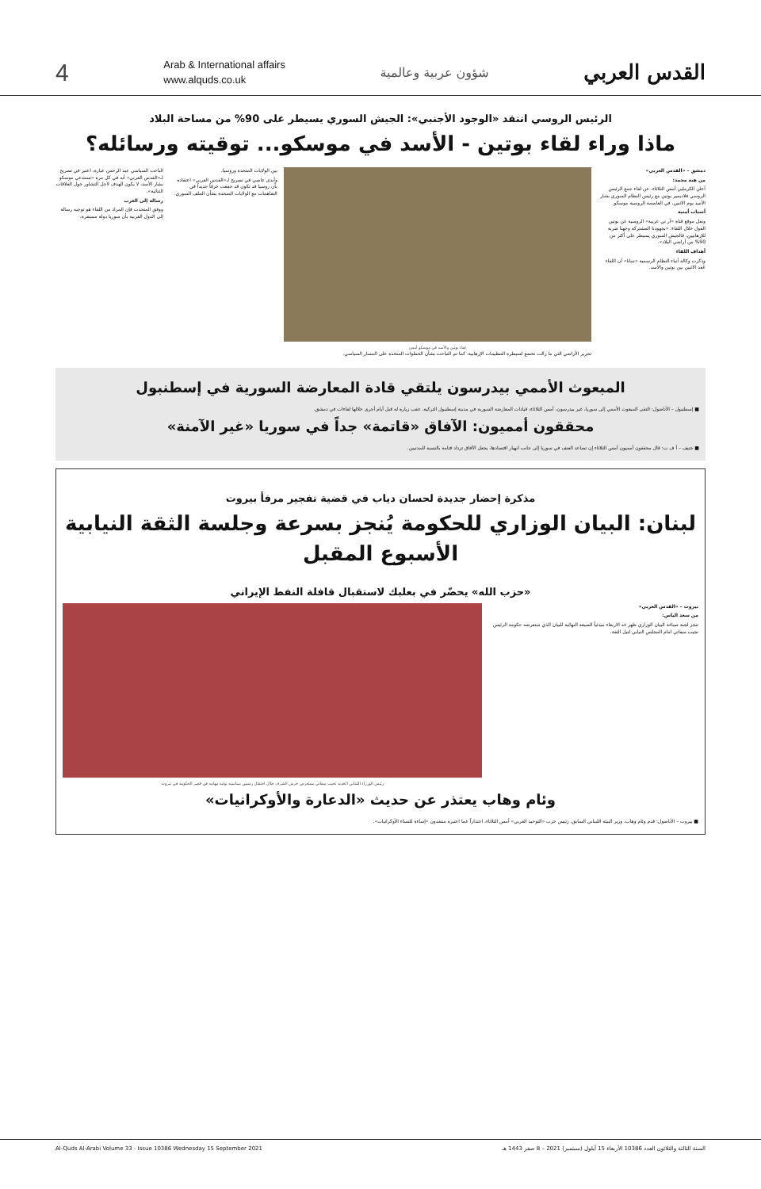القدس العربي
شؤون عربية وعالمية
Arab & International affairs
www.alquds.co.uk
4
الرئيس الروسي انتقد «الوجود الأجنبي»: الجيش السوري يسيطر على 90% من مساحة البلاد
ماذا وراء لقاء بوتين - الأسد في موسكو... توقيته ورسائله؟
دمشق – «القدس العربي»
من هبة محمد:
أعلن الكرملين أمس الثلاثاء، عن لقاء جمع الرئيس الروسي فلاديمير بوتين مع رئيس النظام السوري بشار الأسد يوم الاثنين، في العاصمة الروسية موسكو.
أسباب أمنية
ونقل موقع قناة «آر تي عربية» الروسية عن بوتين القول خلال اللقاء: «بجهودنا المشتركة وجهنا ضربة للإرهابيين، فالجيش السوري يسيطر على أكثر من 90% من أراضي البلاد».
أهداف اللقاء
وذكرت وكالة أنباء النظام الرسمية «سانا» أن اللقاء عُقد الاثنين بين بوتين والأسد.
لقاء بوتين والأسد في موسكو أمس
تحرير الأراضي التي ما زالت تخضع لسيطرة التنظيمات الإرهابية، كما تم التباحث بشأن الخطوات المتخذة على المسار السياسي.
بين الولايات المتحدة وروسيا.
وأبدى عاصي في تصريح لـ«القدس العربي» اعتقاده بأن روسيا قد تكون قد حققت خرقاً جديداً في التفاهمات مع الولايات المتحدة بشأن الملف السوري.
الباحث السياسي عبد الرحمن عبارة، اعتبر في تصريح لـ«القدس العربي» أنه في كل مرة «تستدعي موسكو بشار الأسد، لا يكون الهدف لأجل التشاور حول العلاقات الثنائية».
رسالة إلى الغرب
ووفق المتحدث فإن المراد من اللقاء هو توجيه رسالة إلى الدول الغربية بأن سوريا دولة مستقرة.
المبعوث الأممي بيدرسون يلتقي قادة المعارضة السورية في إسطنبول
■ إسطنبول – الأناضول: التقى المبعوث الأممي إلى سوريا، غير بيدرسون، أمس الثلاثاء، قيادات المعارضة السورية في مدينة إسطنبول التركية، عقب زيارة له قبل أيام أجرى خلالها لقاءات في دمشق.
محققون أمميون: الآفاق «قاتمة» جداً في سوريا «غير الآمنة»
■ جنيف – أ ف ب: قال محققون أمميون أمس الثلاثاء إن تصاعد العنف في سوريا إلى جانب انهيار اقتصادها، يجعل الآفاق تزداد قتامة بالنسبة للمدنيين.
مذكرة إحضار جديدة لحسان دياب في قضية تفجير مرفأ بيروت
لبنان: البيان الوزاري للحكومة يُنجز بسرعة وجلسة الثقة النيابية الأسبوع المقبل
«حزب الله» يحضّر في بعلبك لاستقبال قافلة النفط الإيراني
بيروت – «القدس العربي»
من سعد الياس:
تنجز لجنة صياغة البيان الوزاري ظهر غد الاربعاء مبدئياً الصيغة النهائية للبيان الذي ستعرضه حكومة الرئيس نجيب ميقاتي امام المجلس النيابي لنيل الثقة.
رئيس الوزراء اللبناني الجديد نجيب ميقاتي يستعرض حرس الشرف خلال احتفال رسمي بمناسبة توليه مهامه في قصر الحكومة في بيروت
وئام وهاب يعتذر عن حديث «الدعارة والأوكرانيات»
■ بيروت – الأناضول: قدم وئام وهاب، وزير البيئة اللبناني السابق، رئيس حزب «التوحيد العربي» أمس الثلاثاء، اعتذاراً عما اعتبره منتقدون «إساءة للنساء الأوكرانيات».
السنة الثالثة والثلاثون العدد 10386 الأربعاء 15 أيلول (سبتمبر) 2021 – 8 صفر 1443 هـ Al-Quds Al-Arabi Volume 33 - Issue 10386 Wednesday 15 September 2021